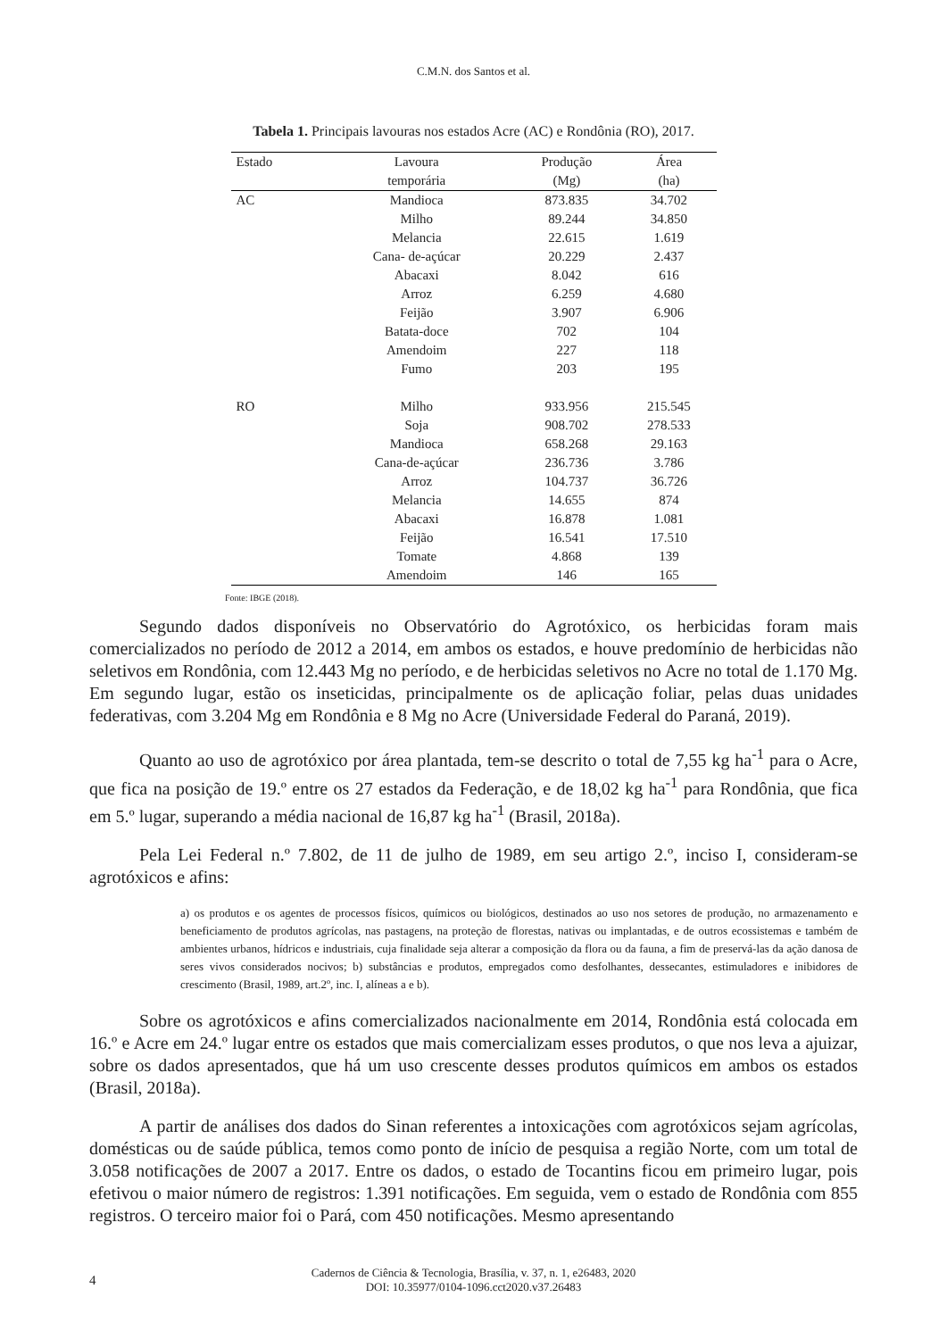C.M.N. dos Santos et al.
Tabela 1. Principais lavouras nos estados Acre (AC) e Rondônia (RO), 2017.
| Estado | Lavoura | Produção | Área |
| --- | --- | --- | --- |
| | temporária | (Mg) | (ha) |
| AC | Mandioca | 873.835 | 34.702 |
| | Milho | 89.244 | 34.850 |
| | Melancia | 22.615 | 1.619 |
| | Cana- de-açúcar | 20.229 | 2.437 |
| | Abacaxi | 8.042 | 616 |
| | Arroz | 6.259 | 4.680 |
| | Feijão | 3.907 | 6.906 |
| | Batata-doce | 702 | 104 |
| | Amendoim | 227 | 118 |
| | Fumo | 203 | 195 |
| RO | Milho | 933.956 | 215.545 |
| | Soja | 908.702 | 278.533 |
| | Mandioca | 658.268 | 29.163 |
| | Cana-de-açúcar | 236.736 | 3.786 |
| | Arroz | 104.737 | 36.726 |
| | Melancia | 14.655 | 874 |
| | Abacaxi | 16.878 | 1.081 |
| | Feijão | 16.541 | 17.510 |
| | Tomate | 4.868 | 139 |
| | Amendoim | 146 | 165 |
Fonte: IBGE (2018).
Segundo dados disponíveis no Observatório do Agrotóxico, os herbicidas foram mais comercializados no período de 2012 a 2014, em ambos os estados, e houve predomínio de herbicidas não seletivos em Rondônia, com 12.443 Mg no período, e de herbicidas seletivos no Acre no total de 1.170 Mg. Em segundo lugar, estão os inseticidas, principalmente os de aplicação foliar, pelas duas unidades federativas, com 3.204 Mg em Rondônia e 8 Mg no Acre (Universidade Federal do Paraná, 2019).
Quanto ao uso de agrotóxico por área plantada, tem-se descrito o total de 7,55 kg ha<sup>-1</sup> para o Acre, que fica na posição de 19.º entre os 27 estados da Federação, e de 18,02 kg ha<sup>-1</sup> para Rondônia, que fica em 5.º lugar, superando a média nacional de 16,87 kg ha<sup>-1</sup> (Brasil, 2018a).
Pela Lei Federal n.º 7.802, de 11 de julho de 1989, em seu artigo 2.º, inciso I, consideram-se agrotóxicos e afins:
a) os produtos e os agentes de processos físicos, químicos ou biológicos, destinados ao uso nos setores de produção, no armazenamento e beneficiamento de produtos agrícolas, nas pastagens, na proteção de florestas, nativas ou implantadas, e de outros ecossistemas e também de ambientes urbanos, hídricos e industriais, cuja finalidade seja alterar a composição da flora ou da fauna, a fim de preservá-las da ação danosa de seres vivos considerados nocivos; b) substâncias e produtos, empregados como desfolhantes, dessecantes, estimuladores e inibidores de crescimento (Brasil, 1989, art.2º, inc. I, alíneas a e b).
Sobre os agrotóxicos e afins comercializados nacionalmente em 2014, Rondônia está colocada em 16.º e Acre em 24.º lugar entre os estados que mais comercializam esses produtos, o que nos leva a ajuizar, sobre os dados apresentados, que há um uso crescente desses produtos químicos em ambos os estados (Brasil, 2018a).
A partir de análises dos dados do Sinan referentes a intoxicações com agrotóxicos sejam agrícolas, domésticas ou de saúde pública, temos como ponto de início de pesquisa a região Norte, com um total de 3.058 notificações de 2007 a 2017. Entre os dados, o estado de Tocantins ficou em primeiro lugar, pois efetivou o maior número de registros: 1.391 notificações. Em seguida, vem o estado de Rondônia com 855 registros. O terceiro maior foi o Pará, com 450 notificações. Mesmo apresentando
4
Cadernos de Ciência & Tecnologia, Brasília, v. 37, n. 1, e26483, 2020
DOI: 10.35977/0104-1096.cct2020.v37.26483